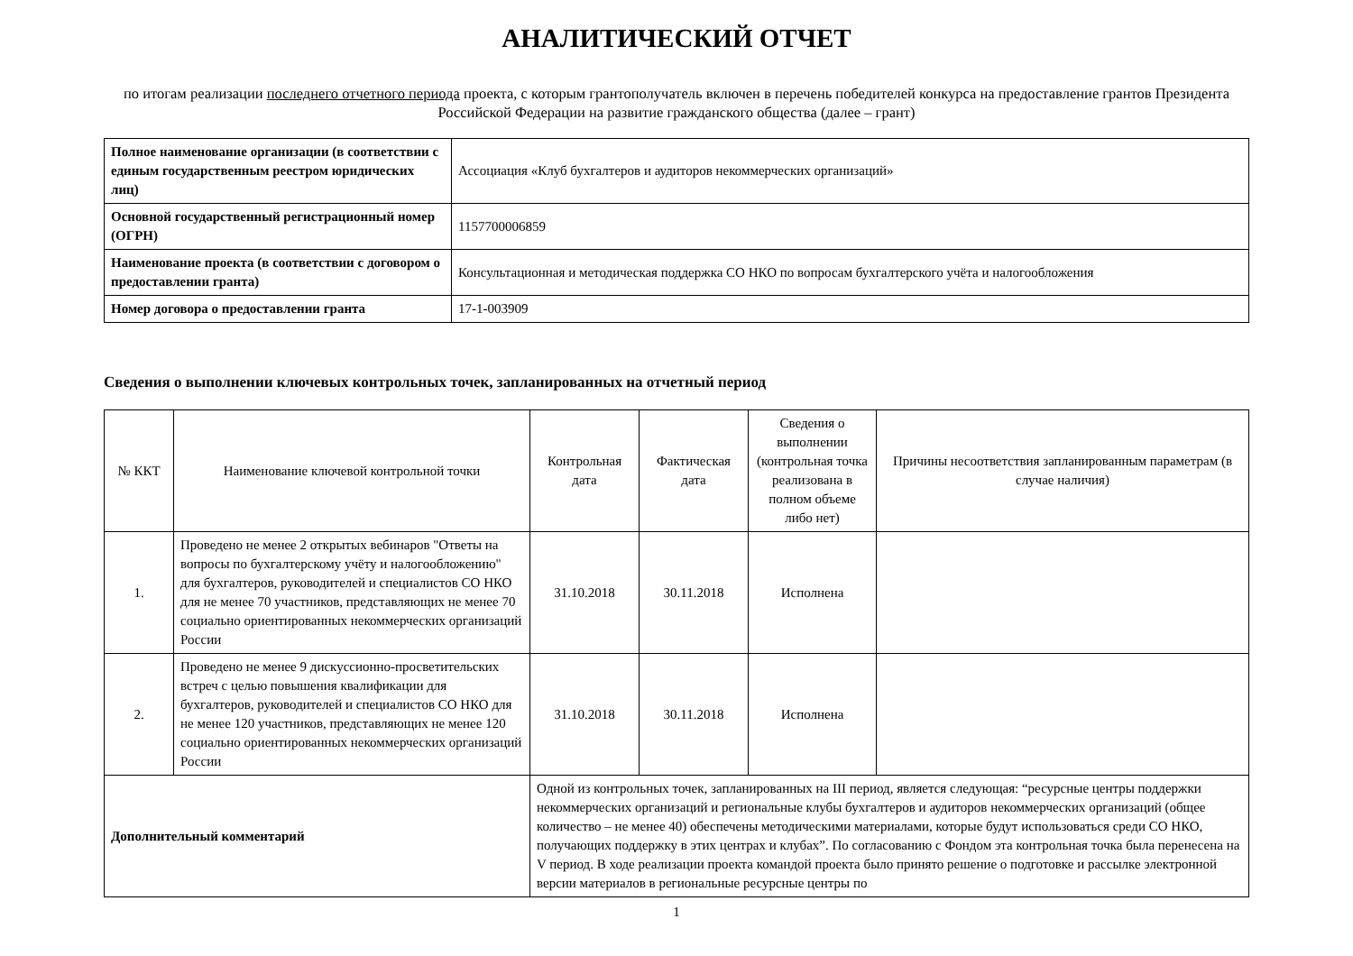АНАЛИТИЧЕСКИЙ ОТЧЕТ
по итогам реализации последнего отчетного периода проекта, с которым грантополучатель включен в перечень победителей конкурса на предоставление грантов Президента Российской Федерации на развитие гражданского общества (далее – грант)
| Полное наименование организации (в соответствии с единым государственным реестром юридических лиц) | Ассоциация «Клуб бухгалтеров и аудиторов некоммерческих организаций» |
| Основной государственный регистрационный номер (ОГРН) | 1157700006859 |
| Наименование проекта (в соответствии с договором о предоставлении гранта) | Консультационная и методическая поддержка СО НКО по вопросам бухгалтерского учёта и налогообложения |
| Номер договора о предоставлении гранта | 17-1-003909 |
Сведения о выполнении ключевых контрольных точек, запланированных на отчетный период
| № ККТ | Наименование ключевой контрольной точки | Контрольная дата | Фактическая дата | Сведения о выполнении (контрольная точка реализована в полном объеме либо нет) | Причины несоответствия запланированным параметрам (в случае наличия) |
| --- | --- | --- | --- | --- | --- |
| 1. | Проведено не менее 2 открытых вебинаров "Ответы на вопросы по бухгалтерскому учёту и налогообложению" для бухгалтеров, руководителей и специалистов СО НКО для не менее 70 участников, представляющих не менее 70 социально ориентированных некоммерческих организаций России | 31.10.2018 | 30.11.2018 | Исполнена | |
| 2. | Проведено не менее 9 дискуссионно-просветительских встреч с целью повышения квалификации для бухгалтеров, руководителей и специалистов СО НКО для не менее 120 участников, представляющих не менее 120 социально ориентированных некоммерческих организаций России | 31.10.2018 | 30.11.2018 | Исполнена | |
| Дополнительный комментарий | | Одной из контрольных точек, запланированных на III период, является следующая: “ресурсные центры поддержки некоммерческих организаций и региональные клубы бухгалтеров и аудиторов некоммерческих организаций (общее количество – не менее 40) обеспечены методическими материалами, которые будут использоваться среди СО НКО, получающих поддержку в этих центрах и клубах”. По согласованию с Фондом эта контрольная точка была перенесена на V период. В ходе реализации проекта командой проекта было принято решение о подготовке и рассылке электронной версии материалов в региональные ресурсные центры по | | | |
1